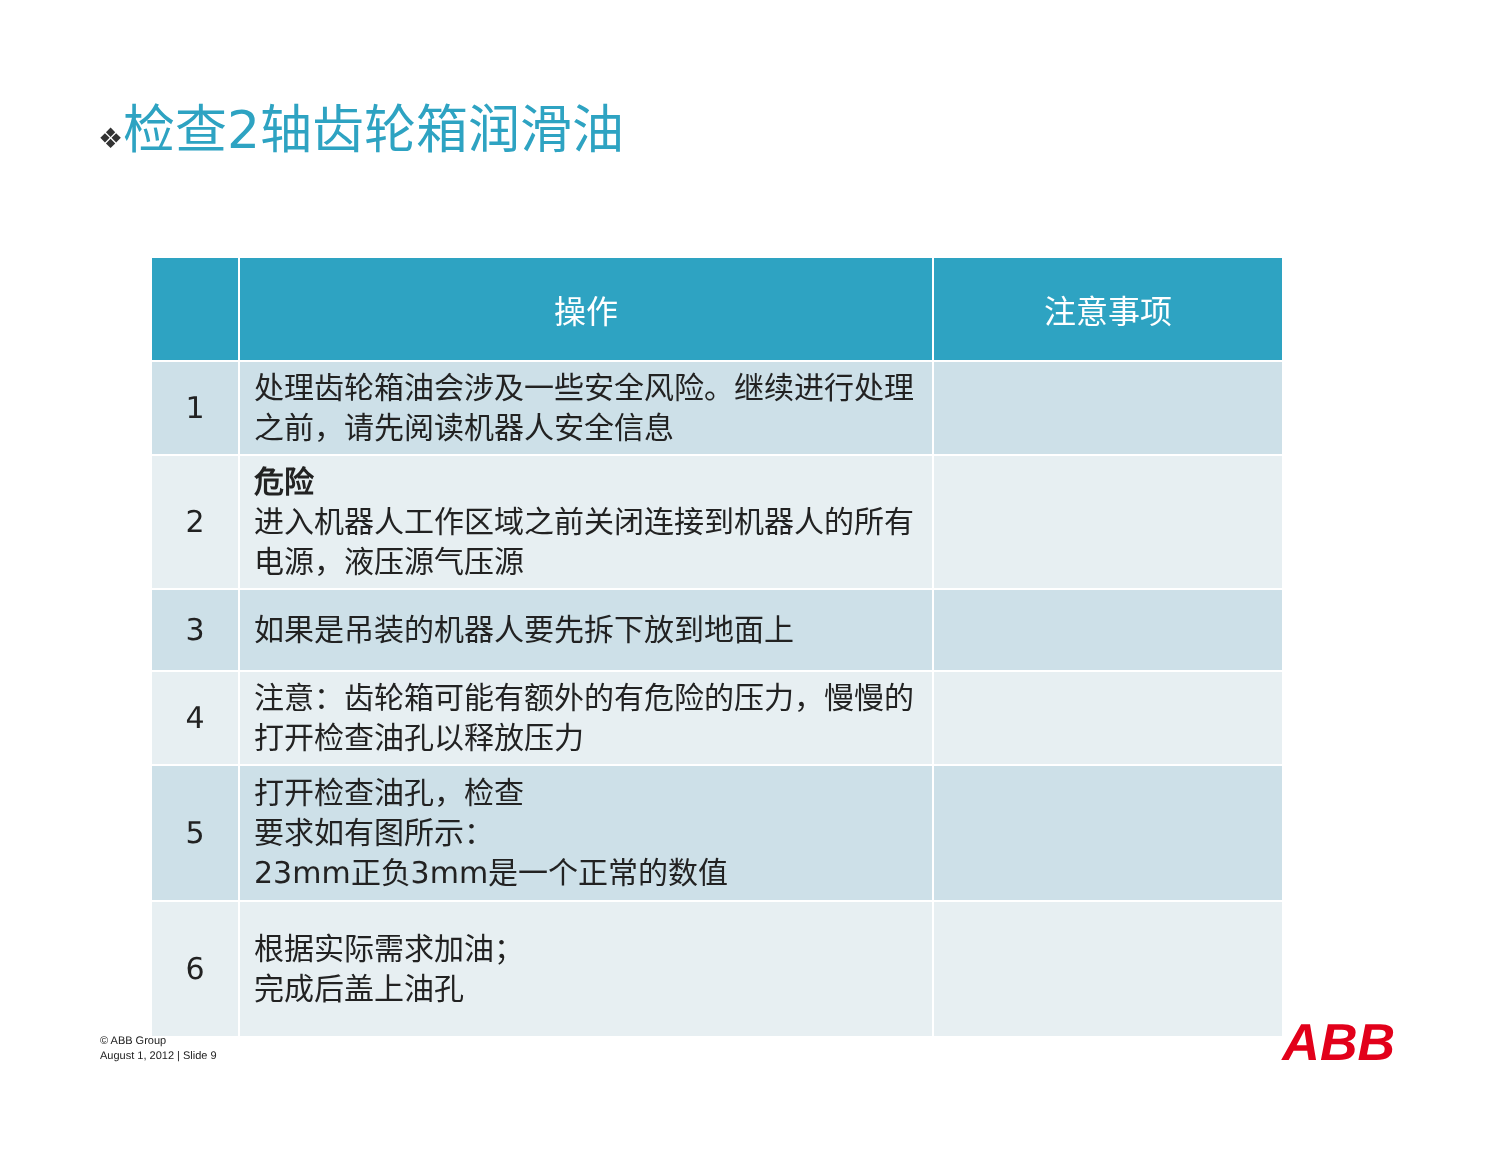❖检查2轴齿轮箱润滑油
| | 操作 | 注意事项 |
| --- | --- | --- |
| 1 | 处理齿轮箱油会涉及一些安全风险。继续进行处理之前，请先阅读机器人安全信息 | |
| 2 | 危险 进入机器人工作区域之前关闭连接到机器人的所有电源，液压源气压源 | |
| 3 | 如果是吊装的机器人要先拆下放到地面上 | |
| 4 | 注意：齿轮箱可能有额外的有危险的压力，慢慢的打开检查油孔以释放压力 | |
| 5 | 打开检查油孔，检查 要求如有图所示： 23mm正负3mm是一个正常的数值 | |
| 6 | 根据实际需求加油； 完成后盖上油孔 | |
© ABB Group
August 1, 2012 | Slide 9
ABB